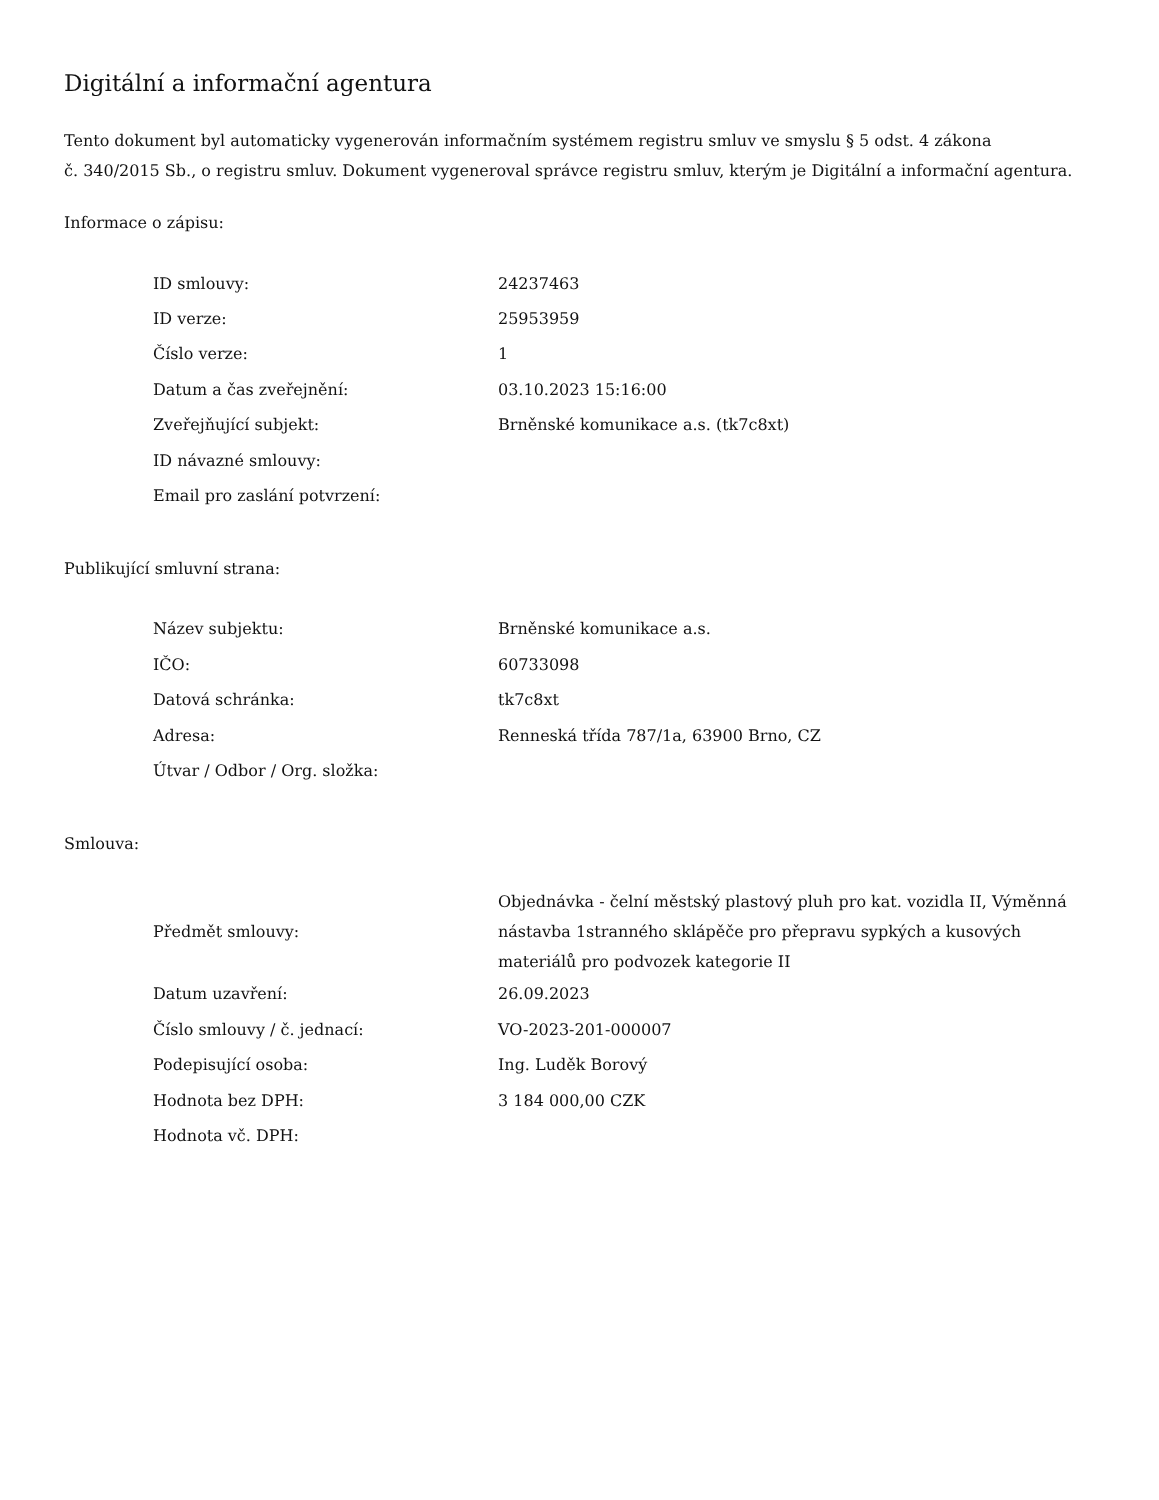Digitální a informační agentura
Tento dokument byl automaticky vygenerován informačním systémem registru smluv ve smyslu § 5 odst. 4 zákona
č. 340/2015 Sb., o registru smluv. Dokument vygeneroval správce registru smluv, kterým je Digitální a informační agentura.
Informace o zápisu:
| ID smlouvy: | 24237463 |
| ID verze: | 25953959 |
| Číslo verze: | 1 |
| Datum a čas zveřejnění: | 03.10.2023 15:16:00 |
| Zveřejňující subjekt: | Brněnské komunikace a.s. (tk7c8xt) |
| ID návazné smlouvy: | |
| Email pro zaslání potvrzení: | |
Publikující smluvní strana:
| Název subjektu: | Brněnské komunikace a.s. |
| IČO: | 60733098 |
| Datová schránka: | tk7c8xt |
| Adresa: | Renneská třída 787/1a, 63900 Brno, CZ |
| Útvar / Odbor / Org. složka: | |
Smlouva:
| Předmět smlouvy: | Objednávka - čelní městský plastový pluh pro kat. vozidla II, Výměnná nástavba 1stranného sklápěče pro přepravu sypkých a kusových materiálů pro podvozek kategorie II |
| Datum uzavření: | 26.09.2023 |
| Číslo smlouvy / č. jednací: | VO-2023-201-000007 |
| Podepisující osoba: | Ing. Luděk Borový |
| Hodnota bez DPH: | 3 184 000,00 CZK |
| Hodnota vč. DPH: | |